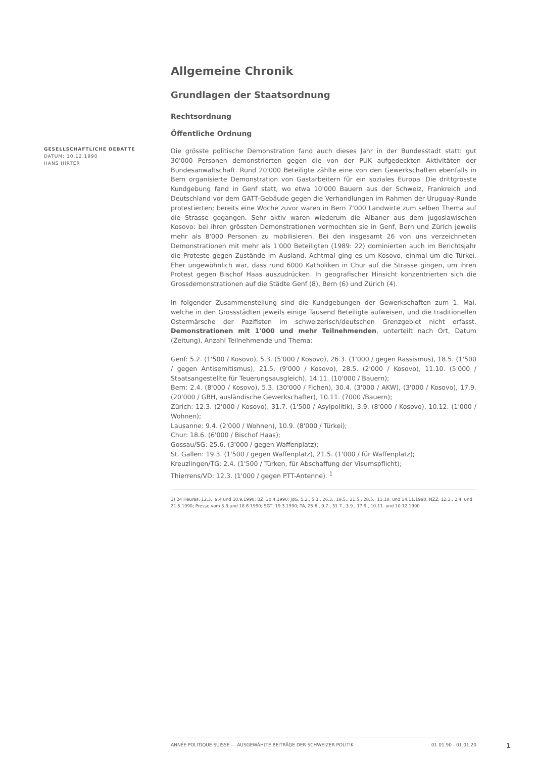GESELLSCHAFTLICHE DEBATTE
DATUM: 10.12.1990
HANS HIRTER
Allgemeine Chronik
Grundlagen der Staatsordnung
Rechtsordnung
Öffentliche Ordnung
Die grösste politische Demonstration fand auch dieses Jahr in der Bundesstadt statt: gut 30'000 Personen demonstrierten gegen die von der PUK aufgedeckten Aktivitäten der Bundesanwaltschaft. Rund 20'000 Beteiligte zählte eine von den Gewerkschaften ebenfalls in Bern organisierte Demonstration von Gastarbeitern für ein soziales Europa. Die drittgrösste Kundgebung fand in Genf statt, wo etwa 10'000 Bauern aus der Schweiz, Frankreich und Deutschland vor dem GATT-Gebäude gegen die Verhandlungen im Rahmen der Uruguay-Runde protestierten; bereits eine Woche zuvor waren in Bern 7'000 Landwirte zum selben Thema auf die Strasse gegangen. Sehr aktiv waren wiederum die Albaner aus dem jugoslawischen Kosovo: bei ihren grössten Demonstrationen vermochten sie in Genf, Bern und Zürich jeweils mehr als 8'000 Personen zu mobilisieren. Bei den insgesamt 26 von uns verzeichneten Demonstrationen mit mehr als 1'000 Beteiligten (1989: 22) dominierten auch im Berichtsjahr die Proteste gegen Zustände im Ausland. Achtmal ging es um Kosovo, einmal um die Türkei. Eher ungewöhnlich war, dass rund 6000 Katholiken in Chur auf die Strasse gingen, um ihren Protest gegen Bischof Haas auszudrücken. In geografischer Hinsicht konzentrierten sich die Grossdemonstrationen auf die Städte Genf (8), Bern (6) und Zürich (4).
In folgender Zusammenstellung sind die Kundgebungen der Gewerkschaften zum 1. Mai, welche in den Grossstädten jeweils einige Tausend Beteiligte aufweisen, und die traditionellen Ostermärsche der Pazifisten im schweizerisch/deutschen Grenzgebiet nicht erfasst. Demonstrationen mit 1'000 und mehr Teilnehmenden, unterteilt nach Ort, Datum (Zeitung), Anzahl Teilnehmende und Thema:
Genf: 5.2. (1'500 / Kosovo), 5.3. (5'000 / Kosovo), 26.3. (1'000 / gegen Rassismus), 18.5. (1'500 / gegen Antisemitismus), 21.5. (9'000 / Kosovo), 28.5. (2'000 / Kosovo), 11.10. (5'000 / Staatsangestellte für Teuerungsausgleich), 14.11. (10'000 / Bauern);
Bern: 2.4. (8'000 / Kosovo), 5.3. (30'000 / Fichen), 30.4. (3'000 / AKW), (3'000 / Kosovo), 17.9. (20'000 / GBH, ausländische Gewerkschafter), 10.11. (7000 /Bauern);
Zürich: 12.3. (2'000 / Kosovo), 31.7. (1'500 / Asylpolitik), 3.9. (8'000 / Kosovo), 10.12. (1'000 / Wohnen);
Lausanne: 9.4. (2'000 / Wohnen), 10.9. (8'000 / Türkei);
Chur: 18.6. (6'000 / Bischof Haas);
Gossau/SG: 25.6. (3'000 / gegen Waffenplatz);
St. Gallen: 19.3. (1'500 / gegen Waffenplatz), 21.5. (1'000 / für Waffenplatz);
Kreuzlingen/TG: 2.4. (1'500 / Türken, für Abschaffung der Visumspflicht);
Thierrens/VD: 12.3. (1'000 / gegen PTT-Antenne). <sup>1</sup>
1) 24 Heures, 12.3., 9.4 und 10.9.1990; BZ, 30.4.1990; JdG, 5.2., 5.3., 26.3., 18.5., 21.5., 28.5., 11.10. und 14.11.1990; NZZ, 12.3., 2.4. und 21.5.1990; Presse vom 5.3 und 18.6.1990; SGT, 19.3.1990; TA, 25.6., 9.7., 31.7., 3.9., 17.9., 10.11. und 10.12.1990
ANNÉE POLITIQUE SUISSE — AUSGEWÄHLTE BEITRÄGE DER SCHWEIZER POLITIK 01.01.90 - 01.01.20
1